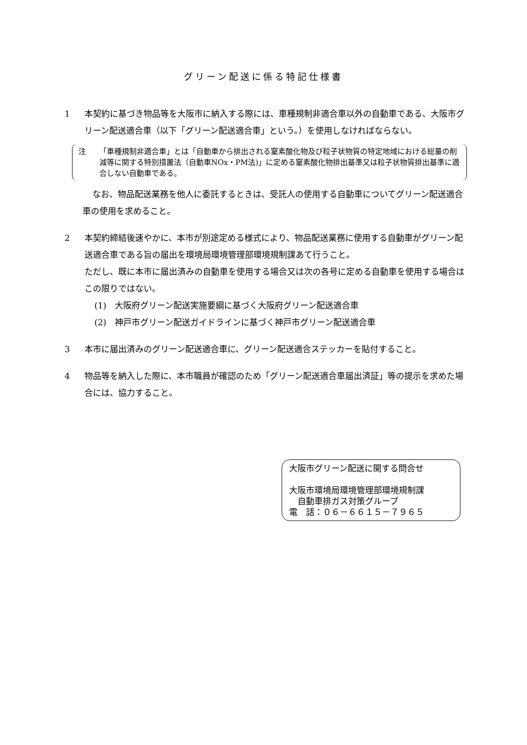グリーン配送に係る特記仕様書
1 本契約に基づき物品等を大阪市に納入する際には、車種規制非適合車以外の自動車である、大阪市グリーン配送適合車（以下「グリーン配送適合車」という。）を使用しなければならない。
注 「車種規制非適合車」とは「自動車から排出される窒素酸化物及び粒子状物質の特定地域における総量の削減等に関する特別措置法（自動車NOx・PM法)」に定める窒素酸化物排出基準又は粒子状物質排出基準に適合しない自動車である。
なお、物品配送業務を他人に委託するときは、受託人の使用する自動車についてグリーン配送適合車の使用を求めること。
2 本契約締結後速やかに、本市が別途定める様式により、物品配送業務に使用する自動車がグリーン配送適合車である旨の届出を環境局環境管理部環境規制課あて行うこと。
ただし、既に本市に届出済みの自動車を使用する場合又は次の各号に定める自動車を使用する場合はこの限りではない。
(1)　大阪府グリーン配送実施要綱に基づく大阪府グリーン配送適合車
(2)　神戸市グリーン配送ガイドラインに基づく神戸市グリーン配送適合車
3 本市に届出済みのグリーン配送適合車に、グリーン配送適合ステッカーを貼付すること。
4 物品等を納入した際に、本市職員が確認のため「グリーン配送適合車届出済証」等の提示を求めた場合には、協力すること。
大阪市グリーン配送に関する問合せ
大阪市環境局環境管理部環境規制課
　自動車排ガス対策グループ
電　話：０６－６６１５－７９６５